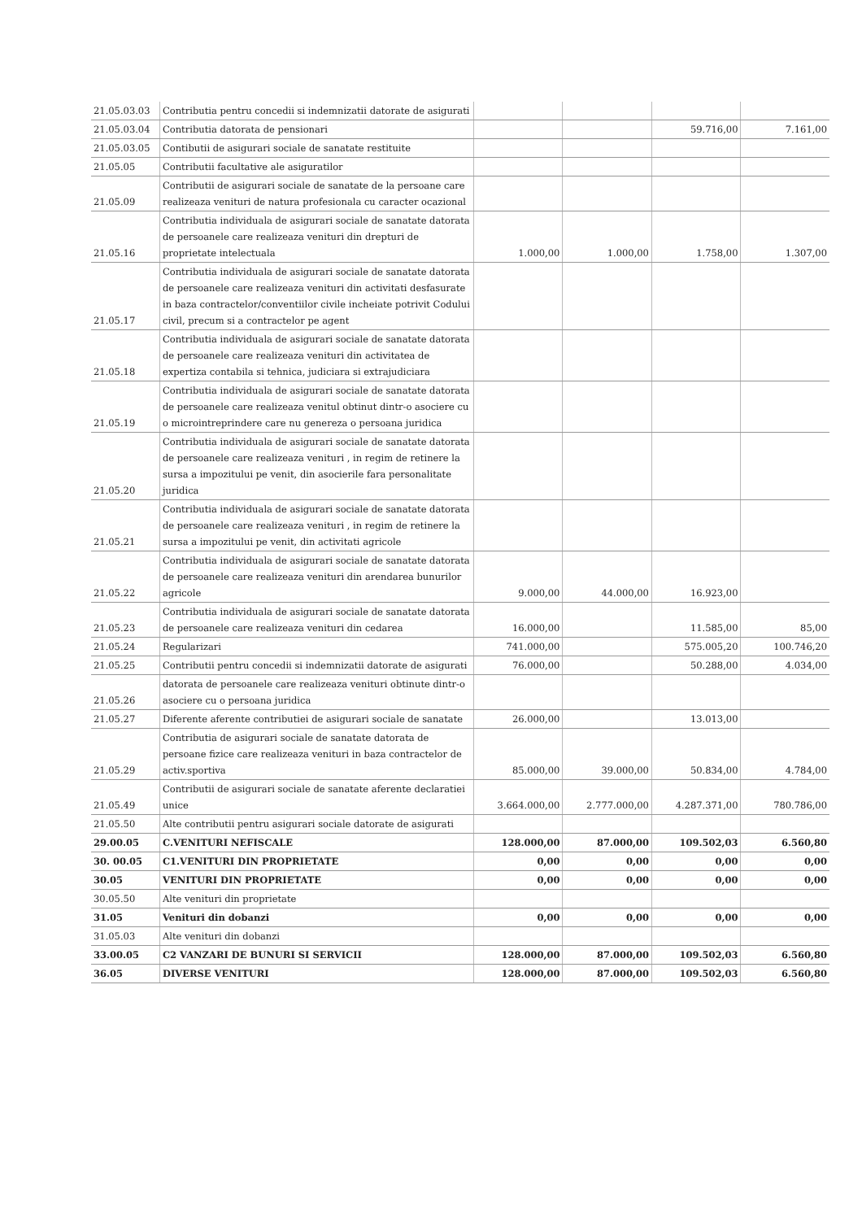| 21.05.03.03 | Contributia pentru concedii si indemnizatii datorate de asigurati | | | | |
| 21.05.03.04 | Contributia datorata de pensionari | | | 59.716,00 | 7.161,00 |
| 21.05.03.05 | Contibutii de asigurari sociale de sanatate restituite | | | | |
| 21.05.05 | Contributii facultative ale asiguratilor | | | | |
| 21.05.09 | Contributii de asigurari sociale de sanatate de la persoane care realizeaza venituri de natura profesionala cu caracter ocazional | | | | |
| 21.05.16 | Contributia individuala de asigurari sociale de sanatate datorata de persoanele care realizeaza venituri din drepturi de proprietate intelectuala | 1.000,00 | 1.000,00 | 1.758,00 | 1.307,00 |
| 21.05.17 | Contributia individuala de asigurari sociale de sanatate datorata de persoanele care realizeaza venituri din activitati desfasurate in baza contractelor/conventiilor civile incheiate potrivit Codului civil, precum si a contractelor pe agent | | | | |
| 21.05.18 | Contributia individuala de asigurari sociale de sanatate datorata de persoanele care realizeaza venituri din activitatea de expertiza contabila si tehnica, judiciara si extrajudiciara | | | | |
| 21.05.19 | Contributia individuala de asigurari sociale de sanatate datorata de persoanele care realizeaza venitul obtinut dintr-o asociere cu o microintreprindere care nu genereza o persoana juridica | | | | |
| 21.05.20 | Contributia individuala de asigurari sociale de sanatate datorata de persoanele care realizeaza venituri , in regim de retinere la sursa a impozitului pe venit, din asocierile fara personalitate juridica | | | | |
| 21.05.21 | Contributia individuala de asigurari sociale de sanatate datorata de persoanele care realizeaza venituri , in regim de retinere la sursa a impozitului pe venit, din activitati agricole | | | | |
| 21.05.22 | Contributia individuala de asigurari sociale de sanatate datorata de persoanele care realizeaza venituri din arendarea bunurilor agricole | 9.000,00 | 44.000,00 | 16.923,00 | |
| 21.05.23 | Contributia individuala de asigurari sociale de sanatate datorata de persoanele care realizeaza venituri din cedarea | 16.000,00 | | 11.585,00 | 85,00 |
| 21.05.24 | Regularizari | 741.000,00 | | 575.005,20 | 100.746,20 |
| 21.05.25 | Contributii pentru concedii si indemnizatii datorate de asigurati | 76.000,00 | | 50.288,00 | 4.034,00 |
| 21.05.26 | datorata de persoanele care realizeaza venituri obtinute dintr-o asociere cu o persoana juridica | | | | |
| 21.05.27 | Diferente aferente contributiei de asigurari sociale de sanatate | 26.000,00 | | 13.013,00 | |
| 21.05.29 | Contributia de asigurari sociale de sanatate datorata de persoane fizice care realizeaza venituri in baza contractelor de activ.sportiva | 85.000,00 | 39.000,00 | 50.834,00 | 4.784,00 |
| 21.05.49 | Contributii de asigurari sociale de sanatate aferente declaratiei unice | 3.664.000,00 | 2.777.000,00 | 4.287.371,00 | 780.786,00 |
| 21.05.50 | Alte contributii pentru asigurari sociale datorate de asigurati | | | | |
| 29.00.05 | C.VENITURI NEFISCALE | 128.000,00 | 87.000,00 | 109.502,03 | 6.560,80 |
| 30. 00.05 | C1.VENITURI DIN PROPRIETATE | 0,00 | 0,00 | 0,00 | 0,00 |
| 30.05 | VENITURI DIN PROPRIETATE | 0,00 | 0,00 | 0,00 | 0,00 |
| 30.05.50 | Alte venituri din proprietate | | | | |
| 31.05 | Venituri din dobanzi | 0,00 | 0,00 | 0,00 | 0,00 |
| 31.05.03 | Alte venituri din dobanzi | | | | |
| 33.00.05 | C2 VANZARI DE BUNURI SI SERVICII | 128.000,00 | 87.000,00 | 109.502,03 | 6.560,80 |
| 36.05 | DIVERSE VENITURI | 128.000,00 | 87.000,00 | 109.502,03 | 6.560,80 |